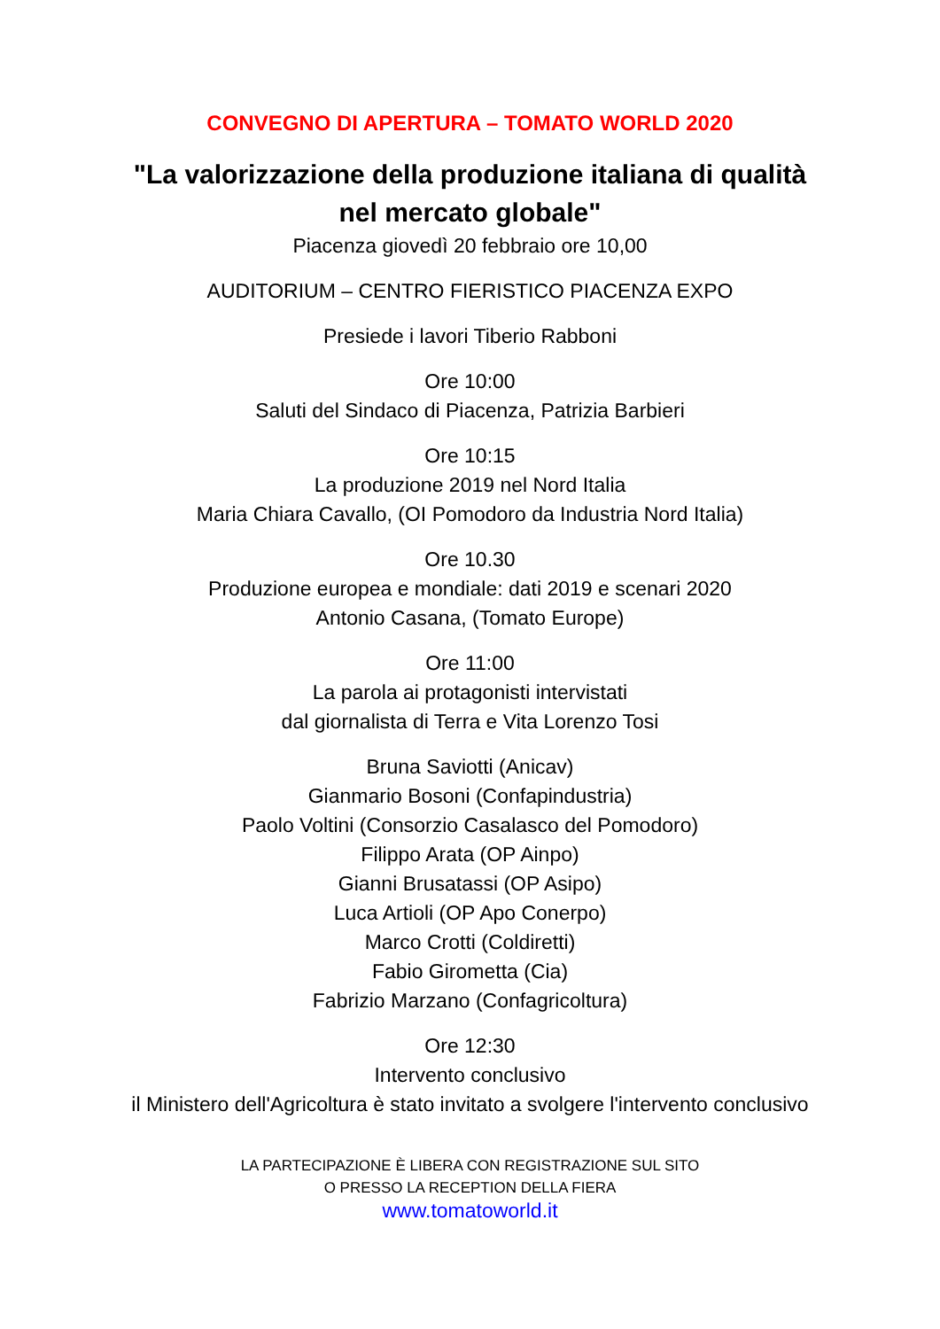CONVEGNO DI APERTURA – TOMATO WORLD 2020
"La valorizzazione della produzione italiana di qualità
nel mercato globale"
Piacenza giovedì 20 febbraio ore 10,00
AUDITORIUM – CENTRO FIERISTICO PIACENZA EXPO
Presiede i lavori Tiberio Rabboni
Ore 10:00
Saluti del Sindaco di Piacenza, Patrizia Barbieri
Ore 10:15
La produzione 2019 nel Nord Italia
Maria Chiara Cavallo, (OI Pomodoro da Industria Nord Italia)
Ore 10.30
Produzione europea e mondiale: dati 2019 e scenari 2020
Antonio Casana, (Tomato Europe)
Ore 11:00
La parola ai protagonisti intervistati
dal giornalista di Terra e Vita Lorenzo Tosi
Bruna Saviotti (Anicav)
Gianmario Bosoni (Confapindustria)
Paolo Voltini (Consorzio Casalasco del Pomodoro)
Filippo Arata (OP Ainpo)
Gianni Brusatassi (OP Asipo)
Luca Artioli (OP Apo Conerpo)
Marco Crotti (Coldiretti)
Fabio Girometta (Cia)
Fabrizio Marzano (Confagricoltura)
Ore 12:30
Intervento conclusivo
il Ministero dell'Agricoltura è stato invitato a svolgere l'intervento conclusivo
LA PARTECIPAZIONE È LIBERA CON REGISTRAZIONE SUL SITO
O PRESSO LA RECEPTION DELLA FIERA
www.tomatoworld.it